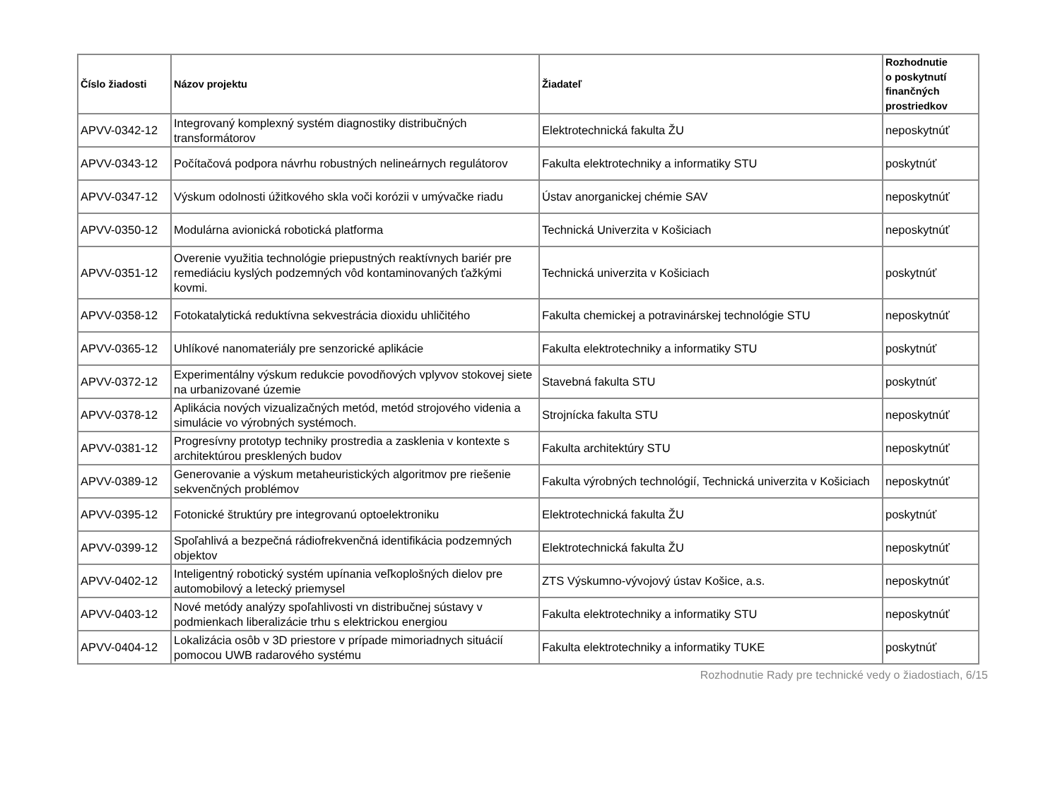| Číslo žiadosti | Názov projektu | Žiadateľ | Rozhodnutie o poskytnutí finančných prostriedkov |
| --- | --- | --- | --- |
| APVV-0342-12 | Integrovaný komplexný systém diagnostiky distribučných transformátorov | Elektrotechnická fakulta ŽU | neposkytnúť |
| APVV-0343-12 | Počítačová podpora návrhu robustných nelineárnych regulátorov | Fakulta elektrotechniky a informatiky STU | poskytnúť |
| APVV-0347-12 | Výskum odolnosti úžitkového skla voči korózii v umývačke riadu | Ústav anorganickej chémie SAV | neposkytnúť |
| APVV-0350-12 | Modulárna avionická robotická platforma | Technická Univerzita v Košiciach | neposkytnúť |
| APVV-0351-12 | Overenie využitia technológie priepustných reaktívnych bariér pre remediáciu kyslých podzemných vôd kontaminovaných ťažkými kovmi. | Technická univerzita v Košiciach | poskytnúť |
| APVV-0358-12 | Fotokatalytická reduktívna sekvestrácia dioxidu uhličitého | Fakulta chemickej a potravinárskej technológie STU | neposkytnúť |
| APVV-0365-12 | Uhlíkové nanomateriály pre senzorické aplikácie | Fakulta elektrotechniky a informatiky STU | poskytnúť |
| APVV-0372-12 | Experimentálny výskum redukcie povodňových vplyvov stokovej siete na urbanizované územie | Stavebná fakulta STU | poskytnúť |
| APVV-0378-12 | Aplikácia nových vizualizačných metód, metód strojového videnia a simulácie vo výrobných systémoch. | Strojnícka fakulta STU | neposkytnúť |
| APVV-0381-12 | Progresívny prototyp techniky prostredia a zasklenia v kontexte s architektúrou presklených budov | Fakulta architektúry STU | neposkytnúť |
| APVV-0389-12 | Generovanie a výskum metaheuristických algoritmov pre riešenie sekvenčných problémov | Fakulta výrobných technológií, Technická univerzita v Košiciach | neposkytnúť |
| APVV-0395-12 | Fotonické štruktúry pre integrovanú optoelektroniku | Elektrotechnická fakulta ŽU | poskytnúť |
| APVV-0399-12 | Spoľahlivá a bezpečná rádiofrekvenčná identifikácia podzemných objektov | Elektrotechnická fakulta ŽU | neposkytnúť |
| APVV-0402-12 | Inteligentný robotický systém upínania veľkoplošných dielov pre automobilový a letecký priemysel | ZTS Výskumno-vývojový ústav Košice, a.s. | neposkytnúť |
| APVV-0403-12 | Nové metódy analýzy spoľahlivosti vn distribučnej sústavy v podmienkach liberalizácie trhu s elektrickou energiou | Fakulta elektrotechniky a informatiky STU | neposkytnúť |
| APVV-0404-12 | Lokalizácia osôb v 3D priestore v prípade mimoriadnych situácií pomocou UWB radarového systému | Fakulta elektrotechniky a informatiky TUKE | poskytnúť |
Rozhodnutie Rady pre technické vedy o žiadostiach, 6/15